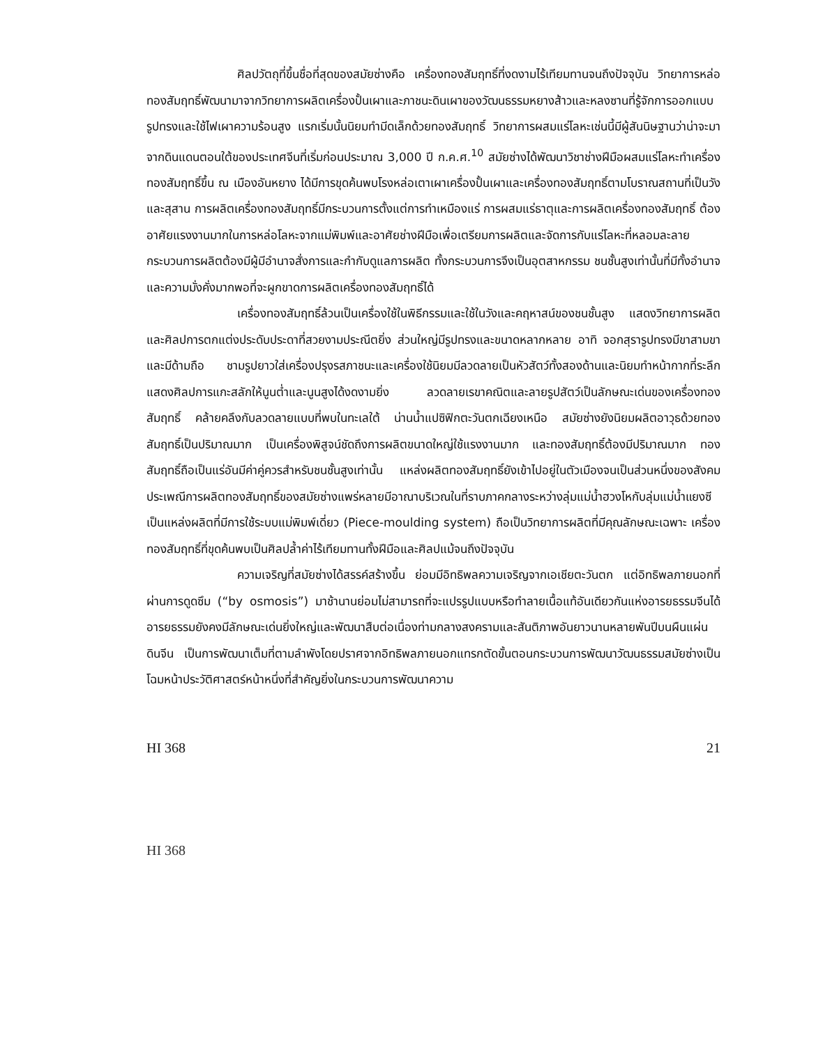ศิลปวัตถุที่ขึ้นชื่อที่สุดของสมัยซ่างคือ เครื่องทองสัมฤทธิ์ที่งดงามไร้เทียมทานจนถึงปัจจุบัน วิทยาการหล่อทองสัมฤทธิ์พัฒนามาจากวิทยาการผลิตเครื่องปั้นเผาและภาชนะดินเผาของวัฒนธรรมหยางส้าวและหลงซานที่รู้จักการออกแบบรูปทรงและใช้ไฟเผาความร้อนสูง แรกเริ่มนั้นนิยมทำมีดเล็กด้วยทองสัมฤทธิ์ วิทยาการผสมแร่โลหะเช่นนี้มีผู้สันนิษฐานว่าน่าจะมาจากดินแดนตอนใต้ของประเทศจีนที่เริ่มก่อนประมาณ 3,000 ปี ก.ค.ศ.<sup>10</sup> สมัยซ่างได้พัฒนาวิชาช่างฝีมือผสมแร่โลหะทำเครื่องทองสัมฤทธิ์ขึ้น ณ เมืองอันหยาง ได้มีการขุดค้นพบโรงหล่อเตาเผาเครื่องปั้นเผาและเครื่องทองสัมฤทธิ์ตามโบราณสถานที่เป็นวังและสุสาน การผลิตเครื่องทองสัมฤทธิ์มีกระบวนการตั้งแต่การทำเหมืองแร่ การผสมแร่ธาตุและการผลิตเครื่องทองสัมฤทธิ์ ต้องอาศัยแรงงานมากในการหล่อโลหะจากแม่พิมพ์และอาศัยช่างฝีมือเพื่อเตรียมการผลิตและจัดการกับแร่โลหะที่หลอมละลาย กระบวนการผลิตต้องมีผู้มีอำนาจสั่งการและกำกับดูแลการผลิต ทั้งกระบวนการจึงเป็นอุตสาหกรรม ชนชั้นสูงเท่านั้นที่มีทั้งอำนาจและความมั่งคั่งมากพอที่จะผูกขาดการผลิตเครื่องทองสัมฤทธิ์ได้
เครื่องทองสัมฤทธิ์ล้วนเป็นเครื่องใช้ในพิธีกรรมและใช้ในวังและคฤหาสน์ของชนชั้นสูง แสดงวิทยาการผลิตและศิลปการตกแต่งประดับประดาที่สวยงามประณีตยิ่ง ส่วนใหญ่มีรูปทรงและขนาดหลากหลาย อาทิ จอกสุรารูปทรงมีขาสามขาและมีด้ามถือ ชามรูปยาวใส่เครื่องปรุงรสภาชนะและเครื่องใช้นิยมมีลวดลายเป็นหัวสัตว์ทั้งสองด้านและนิยมทำหน้ากากที่ระลึก แสดงศิลปการแกะสลักให้นูนต่ำและนูนสูงได้งดงามยิ่ง ลวดลายเรขาคณิตและลายรูปสัตว์เป็นลักษณะเด่นของเครื่องทองสัมฤทธิ์ คล้ายคลึงกับลวดลายแบบที่พบในทะเลใต้ น่านน้ำแปซิฟิกตะวันตกเฉียงเหนือ สมัยซ่างยังนิยมผลิตอาวุธด้วยทองสัมฤทธิ์เป็นปริมาณมาก เป็นเครื่องพิสูจน์ชัดถึงการผลิตขนาดใหญ่ใช้แรงงานมาก และทองสัมฤทธิ์ต้องมีปริมาณมาก ทองสัมฤทธิ์ถือเป็นแร่อันมีค่าคู่ควรสำหรับชนชั้นสูงเท่านั้น แหล่งผลิตทองสัมฤทธิ์ยังเข้าไปอยู่ในตัวเมืองจนเป็นส่วนหนึ่งของสังคม ประเพณีการผลิตทองสัมฤทธิ์ของสมัยซ่างแพร่หลายมีอาณาบริเวณในที่ราบภาคกลางระหว่างลุ่มแม่น้ำฮวงโหกับลุ่มแม่น้ำแยงซี เป็นแหล่งผลิตที่มีการใช้ระบบแม่พิมพ์เดี่ยว (Piece-moulding system) ถือเป็นวิทยาการผลิตที่มีคุณลักษณะเฉพาะ เครื่องทองสัมฤทธิ์ที่ขุดค้นพบเป็นศิลปล้ำค่าไร้เทียมทานทั้งฝีมือและศิลปแม้จนถึงปัจจุบัน
ความเจริญที่สมัยซ่างได้สรรค์สร้างขึ้น ย่อมมีอิทธิพลความเจริญจากเอเชียตะวันตก แต่อิทธิพลภายนอกที่ผ่านการดูดซึม (“by osmosis”) มาช้านานย่อมไม่สามารถที่จะแปรรูปแบบหรือทำลายเนื้อแท้อันเดียวกันแห่งอารยธรรมจีนได้ อารยธรรมยังคงมีลักษณะเด่นยิ่งใหญ่และพัฒนาสืบต่อเนื่องท่ามกลางสงครามและสันติภาพอันยาวนานหลายพันปีบนผืนแผ่นดินจีน เป็นการพัฒนาเต็มที่ตามลำพังโดยปราศจากอิทธิพลภายนอกแทรกตัดขั้นตอนกระบวนการพัฒนาวัฒนธรรมสมัยซ่างเป็นโฉมหน้าประวัติศาสตร์หน้าหนึ่งที่สำคัญยิ่งในกระบวนการพัฒนาความ
HI 368 21
HI 368